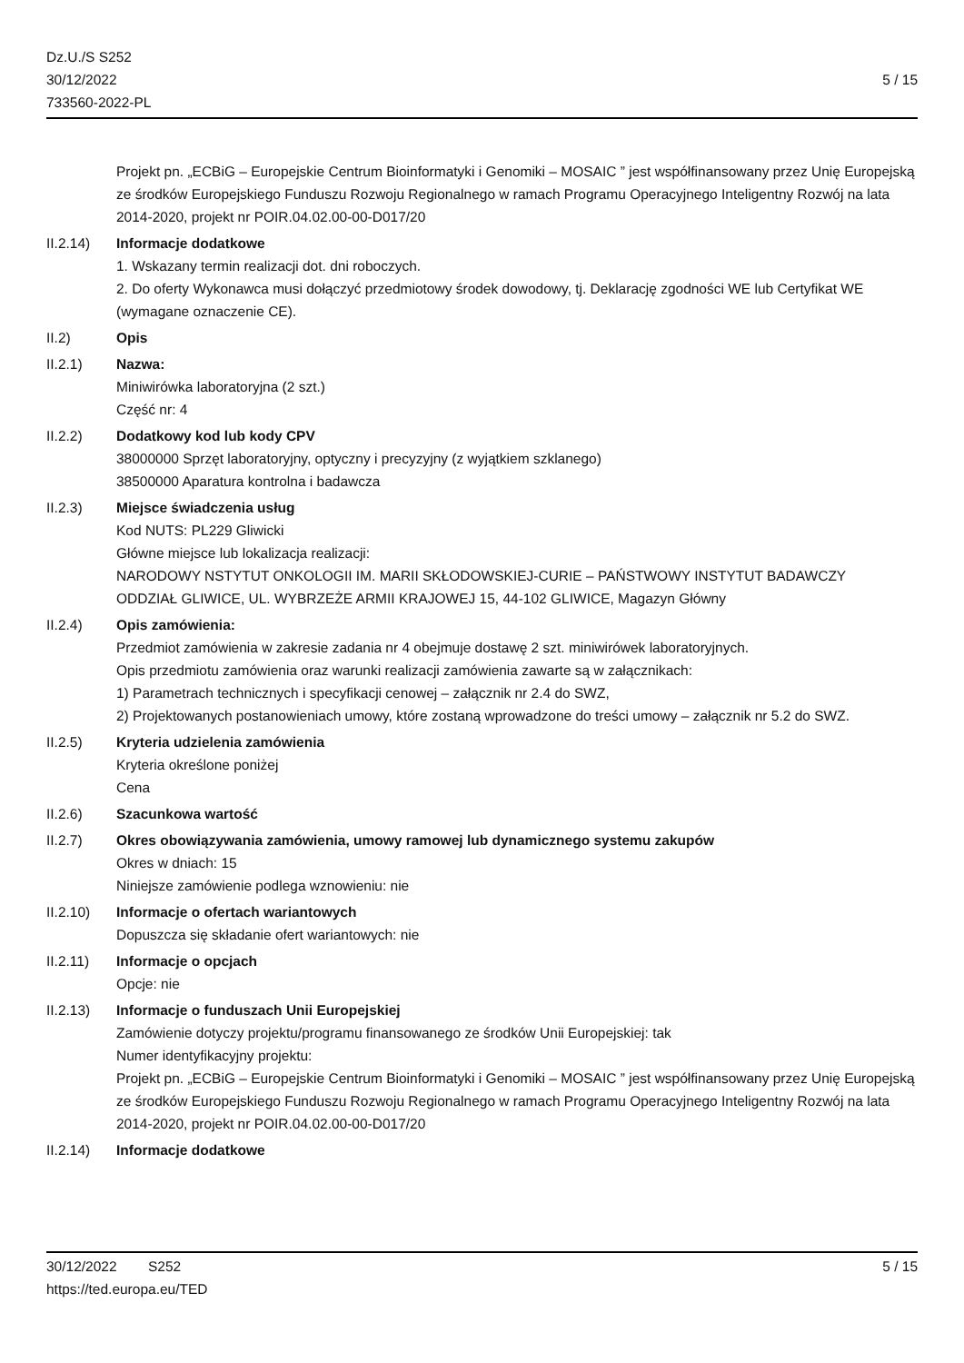Dz.U./S S252
30/12/2022
733560-2022-PL
5 / 15
Projekt pn. „ECBiG – Europejskie Centrum Bioinformatyki i Genomiki – MOSAIC ” jest współfinansowany przez Unię Europejską ze środków Europejskiego Funduszu Rozwoju Regionalnego w ramach Programu Operacyjnego Inteligentny Rozwój na lata 2014-2020, projekt nr POIR.04.02.00-00-D017/20
II.2.14) Informacje dodatkowe
1. Wskazany termin realizacji dot. dni roboczych.
2. Do oferty Wykonawca musi dołączyć przedmiotowy środek dowodowy, tj. Deklarację zgodności WE lub Certyfikat WE (wymagane oznaczenie CE).
II.2) Opis
II.2.1) Nazwa:
Miniwirówka laboratoryjna (2 szt.)
Część nr: 4
II.2.2) Dodatkowy kod lub kody CPV
38000000 Sprzęt laboratoryjny, optyczny i precyzyjny (z wyjątkiem szklanego)
38500000 Aparatura kontrolna i badawcza
II.2.3) Miejsce świadczenia usług
Kod NUTS: PL229 Gliwicki
Główne miejsce lub lokalizacja realizacji:
NARODOWY NSTYTUT ONKOLOGII IM. MARII SKŁODOWSKIEJ-CURIE – PAŃSTWOWY INSTYTUT BADAWCZY
ODDZIAŁ GLIWICE, UL. WYBRZEŻE ARMII KRAJOWEJ 15, 44-102 GLIWICE, Magazyn Główny
II.2.4) Opis zamówienia:
Przedmiot zamówienia w zakresie zadania nr 4 obejmuje dostawę 2 szt. miniwirówek laboratoryjnych.
Opis przedmiotu zamówienia oraz warunki realizacji zamówienia zawarte są w załącznikach:
1) Parametrach technicznych i specyfikacji cenowej – załącznik nr 2.4 do SWZ,
2) Projektowanych postanowieniach umowy, które zostaną wprowadzone do treści umowy – załącznik nr 5.2 do SWZ.
II.2.5) Kryteria udzielenia zamówienia
Kryteria określone poniżej
Cena
II.2.6) Szacunkowa wartość
II.2.7) Okres obowiązywania zamówienia, umowy ramowej lub dynamicznego systemu zakupów
Okres w dniach: 15
Niniejsze zamówienie podlega wznowieniu: nie
II.2.10) Informacje o ofertach wariantowych
Dopuszcza się składanie ofert wariantowych: nie
II.2.11) Informacje o opcjach
Opcje: nie
II.2.13) Informacje o funduszach Unii Europejskiej
Zamówienie dotyczy projektu/programu finansowanego ze środków Unii Europejskiej: tak
Numer identyfikacyjny projektu:
Projekt pn. „ECBiG – Europejskie Centrum Bioinformatyki i Genomiki – MOSAIC ” jest współfinansowany przez Unię Europejską ze środków Europejskiego Funduszu Rozwoju Regionalnego w ramach Programu Operacyjnego Inteligentny Rozwój na lata 2014-2020, projekt nr POIR.04.02.00-00-D017/20
II.2.14) Informacje dodatkowe
30/12/2022 S252 5 / 15
https://ted.europa.eu/TED